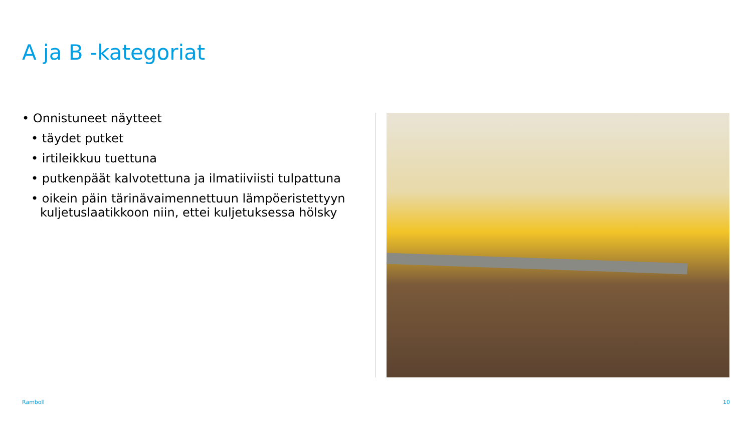A ja B -kategoriat
• Onnistuneet näytteet
• täydet putket
• irtileikkuu tuettuna
• putkenpäät kalvotettuna ja ilmatiiviisti tulpattuna
• oikein päin tärinävaimennettuun lämpöeristettyyn
kuljetuslaatikkoon niin, ettei kuljetuksessa hölsky
Ramboll 10